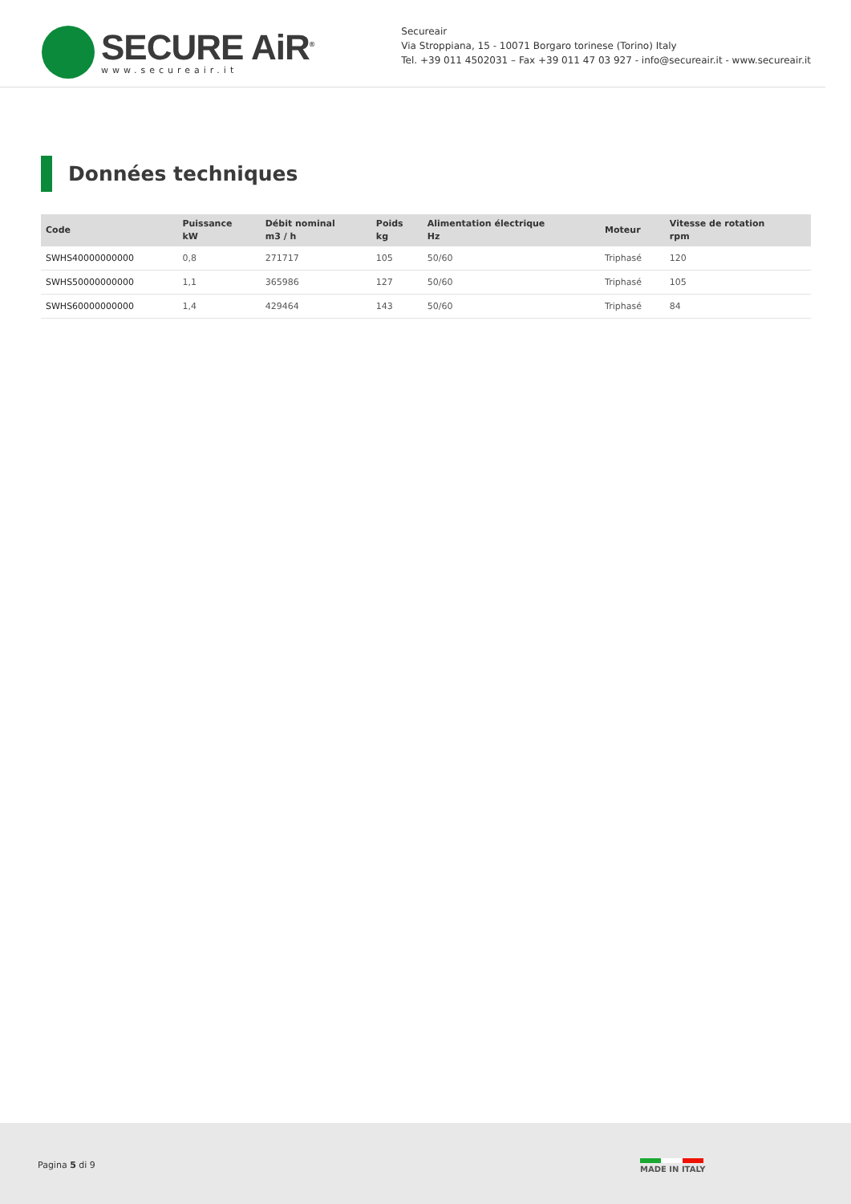SECURE AiR<sup>®</sup>
www.secureair.it
Secureair
Via Stroppiana, 15 - 10071 Borgaro torinese (Torino) Italy
Tel. +39 011 4502031 – Fax +39 011 47 03 927 - info@secureair.it - www.secureair.it
Données techniques
| Code | Puissance kW | Débit nominal m3 / h | Poids kg | Alimentation électrique Hz | Moteur | Vitesse de rotation rpm |
| --- | --- | --- | --- | --- | --- | --- |
| SWHS40000000000 | 0,8 | 271717 | 105 | 50/60 | Triphasé | 120 |
| SWHS50000000000 | 1,1 | 365986 | 127 | 50/60 | Triphasé | 105 |
| SWHS60000000000 | 1,4 | 429464 | 143 | 50/60 | Triphasé | 84 |
Pagina 5 di 9 MADE IN ITALY